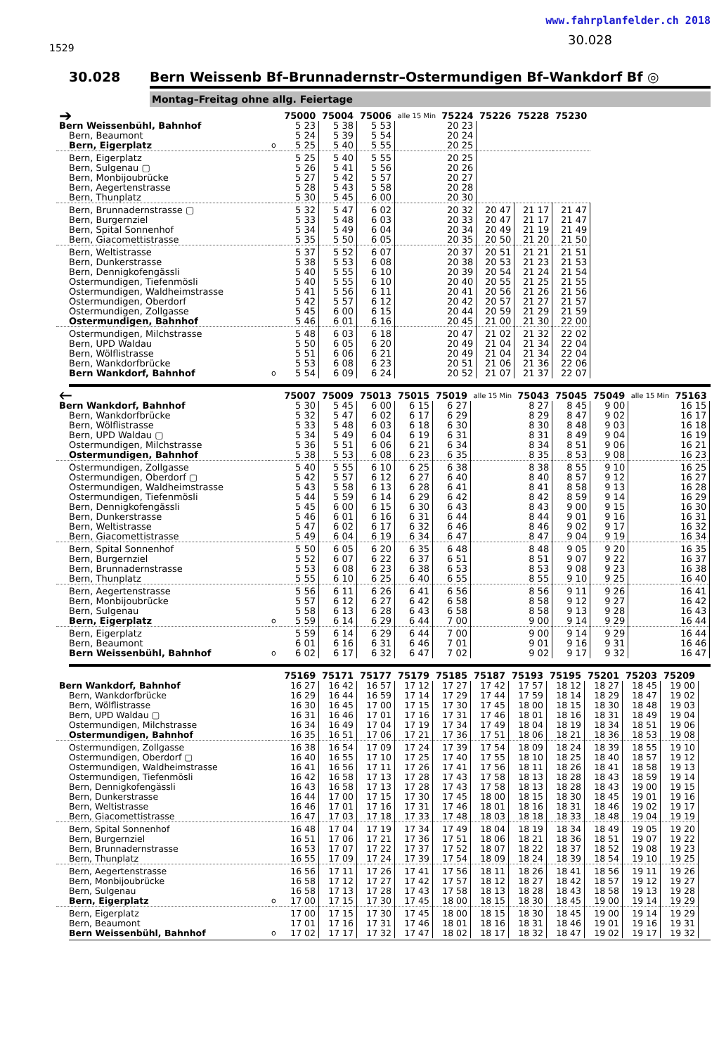1529
www.fahrplanfelder.ch 2018
30.028
30.028 Bern Weissenb Bf–Brunnadernstr–Ostermundigen Bf–Wankdorf Bf ◎
Montag–Freitag ohne allg. Feiertage
| ➔ | | 75000 | 75004 | 75006 | alle 15 Min | 75224 | 75226 | 75228 | 75230 |
| --- | --- | --- | --- | --- | --- | --- | --- | --- | --- |
| Bern Weissenbühl, Bahnhof | | 5 23 | 5 38 | 5 53 | | 20 23 | | | |
| Bern, Beaumont | | 5 24 | 5 39 | 5 54 | | 20 24 | | | |
| Bern, Eigerplatz | o | 5 25 | 5 40 | 5 55 | | 20 25 | | | |
| Bern, Eigerplatz | | 5 25 | 5 40 | 5 55 | | 20 25 | | | |
| Bern, Sulgenau ▢ | | 5 26 | 5 41 | 5 56 | | 20 26 | | | |
| Bern, Monbijoubrücke | | 5 27 | 5 42 | 5 57 | | 20 27 | | | |
| Bern, Aegertenstrasse | | 5 28 | 5 43 | 5 58 | | 20 28 | | | |
| Bern, Thunplatz | | 5 30 | 5 45 | 6 00 | | 20 30 | | | |
| Bern, Brunnadernstrasse ▢ | | 5 32 | 5 47 | 6 02 | | 20 32 | 20 47 | 21 17 | 21 47 |
| Bern, Burgernziel | | 5 33 | 5 48 | 6 03 | | 20 33 | 20 47 | 21 17 | 21 47 |
| Bern, Spital Sonnenhof | | 5 34 | 5 49 | 6 04 | | 20 34 | 20 49 | 21 19 | 21 49 |
| Bern, Giacomettistrasse | | 5 35 | 5 50 | 6 05 | | 20 35 | 20 50 | 21 20 | 21 50 |
| Bern, Weltistrasse | | 5 37 | 5 52 | 6 07 | | 20 37 | 20 51 | 21 21 | 21 51 |
| Bern, Dunkerstrasse | | 5 38 | 5 53 | 6 08 | | 20 38 | 20 53 | 21 23 | 21 53 |
| Bern, Dennigkofengässli | | 5 40 | 5 55 | 6 10 | | 20 39 | 20 54 | 21 24 | 21 54 |
| Ostermundigen, Tiefenmösli | | 5 40 | 5 55 | 6 10 | | 20 40 | 20 55 | 21 25 | 21 55 |
| Ostermundigen, Waldheimstrasse | | 5 41 | 5 56 | 6 11 | | 20 41 | 20 56 | 21 26 | 21 56 |
| Ostermundigen, Oberdorf | | 5 42 | 5 57 | 6 12 | | 20 42 | 20 57 | 21 27 | 21 57 |
| Ostermundigen, Zollgasse | | 5 45 | 6 00 | 6 15 | | 20 44 | 20 59 | 21 29 | 21 59 |
| Ostermundigen, Bahnhof | | 5 46 | 6 01 | 6 16 | | 20 45 | 21 00 | 21 30 | 22 00 |
| Ostermundigen, Milchstrasse | | 5 48 | 6 03 | 6 18 | | 20 47 | 21 02 | 21 32 | 22 02 |
| Bern, UPD Waldau | | 5 50 | 6 05 | 6 20 | | 20 49 | 21 04 | 21 34 | 22 04 |
| Bern, Wölflistrasse | | 5 51 | 6 06 | 6 21 | | 20 49 | 21 04 | 21 34 | 22 04 |
| Bern, Wankdorfbrücke | | 5 53 | 6 08 | 6 23 | | 20 51 | 21 06 | 21 36 | 22 06 |
| Bern Wankdorf, Bahnhof | o | 5 54 | 6 09 | 6 24 | | 20 52 | 21 07 | 21 37 | 22 07 |
| 🡐 | | 75007 | 75009 | 75013 | 75015 | 75019 | alle 15 Min | 75043 | 75045 | 75049 | alle 15 Min | 75163 |
| --- | --- | --- | --- | --- | --- | --- | --- | --- | --- | --- | --- | --- |
| Bern Wankdorf, Bahnhof | | 5 30 | 5 45 | 6 00 | 6 15 | 6 27 | | 8 27 | 8 45 | 9 00 | | 16 15 |
| Bern, Wankdorfbrücke | | 5 32 | 5 47 | 6 02 | 6 17 | 6 29 | | 8 29 | 8 47 | 9 02 | | 16 17 |
| Bern, Wölflistrasse | | 5 33 | 5 48 | 6 03 | 6 18 | 6 30 | | 8 30 | 8 48 | 9 03 | | 16 18 |
| Bern, UPD Waldau ▢ | | 5 34 | 5 49 | 6 04 | 6 19 | 6 31 | | 8 31 | 8 49 | 9 04 | | 16 19 |
| Ostermundigen, Milchstrasse | | 5 36 | 5 51 | 6 06 | 6 21 | 6 34 | | 8 34 | 8 51 | 9 06 | | 16 21 |
| Ostermundigen, Bahnhof | | 5 38 | 5 53 | 6 08 | 6 23 | 6 35 | | 8 35 | 8 53 | 9 08 | | 16 23 |
| Ostermundigen, Zollgasse | | 5 40 | 5 55 | 6 10 | 6 25 | 6 38 | | 8 38 | 8 55 | 9 10 | | 16 25 |
| Ostermundigen, Oberdorf ▢ | | 5 42 | 5 57 | 6 12 | 6 27 | 6 40 | | 8 40 | 8 57 | 9 12 | | 16 27 |
| Ostermundigen, Waldheimstrasse | | 5 43 | 5 58 | 6 13 | 6 28 | 6 41 | | 8 41 | 8 58 | 9 13 | | 16 28 |
| Ostermundigen, Tiefenmösli | | 5 44 | 5 59 | 6 14 | 6 29 | 6 42 | | 8 42 | 8 59 | 9 14 | | 16 29 |
| Bern, Dennigkofengässli | | 5 45 | 6 00 | 6 15 | 6 30 | 6 43 | | 8 43 | 9 00 | 9 15 | | 16 30 |
| Bern, Dunkerstrasse | | 5 46 | 6 01 | 6 16 | 6 31 | 6 44 | | 8 44 | 9 01 | 9 16 | | 16 31 |
| Bern, Weltistrasse | | 5 47 | 6 02 | 6 17 | 6 32 | 6 46 | | 8 46 | 9 02 | 9 17 | | 16 32 |
| Bern, Giacomettistrasse | | 5 49 | 6 04 | 6 19 | 6 34 | 6 47 | | 8 47 | 9 04 | 9 19 | | 16 34 |
| Bern, Spital Sonnenhof | | 5 50 | 6 05 | 6 20 | 6 35 | 6 48 | | 8 48 | 9 05 | 9 20 | | 16 35 |
| Bern, Burgernziel | | 5 52 | 6 07 | 6 22 | 6 37 | 6 51 | | 8 51 | 9 07 | 9 22 | | 16 37 |
| Bern, Brunnadernstrasse | | 5 53 | 6 08 | 6 23 | 6 38 | 6 53 | | 8 53 | 9 08 | 9 23 | | 16 38 |
| Bern, Thunplatz | | 5 55 | 6 10 | 6 25 | 6 40 | 6 55 | | 8 55 | 9 10 | 9 25 | | 16 40 |
| Bern, Aegertenstrasse | | 5 56 | 6 11 | 6 26 | 6 41 | 6 56 | | 8 56 | 9 11 | 9 26 | | 16 41 |
| Bern, Monbijoubrücke | | 5 57 | 6 12 | 6 27 | 6 42 | 6 58 | | 8 58 | 9 12 | 9 27 | | 16 42 |
| Bern, Sulgenau | | 5 58 | 6 13 | 6 28 | 6 43 | 6 58 | | 8 58 | 9 13 | 9 28 | | 16 43 |
| Bern, Eigerplatz | o | 5 59 | 6 14 | 6 29 | 6 44 | 7 00 | | 9 00 | 9 14 | 9 29 | | 16 44 |
| Bern, Eigerplatz | | 5 59 | 6 14 | 6 29 | 6 44 | 7 00 | | 9 00 | 9 14 | 9 29 | | 16 44 |
| Bern, Beaumont | | 6 01 | 6 16 | 6 31 | 6 46 | 7 01 | | 9 01 | 9 16 | 9 31 | | 16 46 |
| Bern Weissenbühl, Bahnhof | o | 6 02 | 6 17 | 6 32 | 6 47 | 7 02 | | 9 02 | 9 17 | 9 32 | | 16 47 |
| | | 75169 | 75171 | 75177 | 75179 | 75185 | 75187 | 75193 | 75195 | 75201 | 75203 | 75209 |
| --- | --- | --- | --- | --- | --- | --- | --- | --- | --- | --- | --- | --- |
| Bern Wankdorf, Bahnhof | | 16 27 | 16 42 | 16 57 | 17 12 | 17 27 | 17 42 | 17 57 | 18 12 | 18 27 | 18 45 | 19 00 |
| Bern, Wankdorfbrücke | | 16 29 | 16 44 | 16 59 | 17 14 | 17 29 | 17 44 | 17 59 | 18 14 | 18 29 | 18 47 | 19 02 |
| Bern, Wölflistrasse | | 16 30 | 16 45 | 17 00 | 17 15 | 17 30 | 17 45 | 18 00 | 18 15 | 18 30 | 18 48 | 19 03 |
| Bern, UPD Waldau ▢ | | 16 31 | 16 46 | 17 01 | 17 16 | 17 31 | 17 46 | 18 01 | 18 16 | 18 31 | 18 49 | 19 04 |
| Ostermundigen, Milchstrasse | | 16 34 | 16 49 | 17 04 | 17 19 | 17 34 | 17 49 | 18 04 | 18 19 | 18 34 | 18 51 | 19 06 |
| Ostermundigen, Bahnhof | | 16 35 | 16 51 | 17 06 | 17 21 | 17 36 | 17 51 | 18 06 | 18 21 | 18 36 | 18 53 | 19 08 |
| Ostermundigen, Zollgasse | | 16 38 | 16 54 | 17 09 | 17 24 | 17 39 | 17 54 | 18 09 | 18 24 | 18 39 | 18 55 | 19 10 |
| Ostermundigen, Oberdorf ▢ | | 16 40 | 16 55 | 17 10 | 17 25 | 17 40 | 17 55 | 18 10 | 18 25 | 18 40 | 18 57 | 19 12 |
| Ostermundigen, Waldheimstrasse | | 16 41 | 16 56 | 17 11 | 17 26 | 17 41 | 17 56 | 18 11 | 18 26 | 18 41 | 18 58 | 19 13 |
| Ostermundigen, Tiefenmösli | | 16 42 | 16 58 | 17 13 | 17 28 | 17 43 | 17 58 | 18 13 | 18 28 | 18 43 | 18 59 | 19 14 |
| Bern, Dennigkofengässli | | 16 43 | 16 58 | 17 13 | 17 28 | 17 43 | 17 58 | 18 13 | 18 28 | 18 43 | 19 00 | 19 15 |
| Bern, Dunkerstrasse | | 16 44 | 17 00 | 17 15 | 17 30 | 17 45 | 18 00 | 18 15 | 18 30 | 18 45 | 19 01 | 19 16 |
| Bern, Weltistrasse | | 16 46 | 17 01 | 17 16 | 17 31 | 17 46 | 18 01 | 18 16 | 18 31 | 18 46 | 19 02 | 19 17 |
| Bern, Giacomettistrasse | | 16 47 | 17 03 | 17 18 | 17 33 | 17 48 | 18 03 | 18 18 | 18 33 | 18 48 | 19 04 | 19 19 |
| Bern, Spital Sonnenhof | | 16 48 | 17 04 | 17 19 | 17 34 | 17 49 | 18 04 | 18 19 | 18 34 | 18 49 | 19 05 | 19 20 |
| Bern, Burgernziel | | 16 51 | 17 06 | 17 21 | 17 36 | 17 51 | 18 06 | 18 21 | 18 36 | 18 51 | 19 07 | 19 22 |
| Bern, Brunnadernstrasse | | 16 53 | 17 07 | 17 22 | 17 37 | 17 52 | 18 07 | 18 22 | 18 37 | 18 52 | 19 08 | 19 23 |
| Bern, Thunplatz | | 16 55 | 17 09 | 17 24 | 17 39 | 17 54 | 18 09 | 18 24 | 18 39 | 18 54 | 19 10 | 19 25 |
| Bern, Aegertenstrasse | | 16 56 | 17 11 | 17 26 | 17 41 | 17 56 | 18 11 | 18 26 | 18 41 | 18 56 | 19 11 | 19 26 |
| Bern, Monbijoubrücke | | 16 58 | 17 12 | 17 27 | 17 42 | 17 57 | 18 12 | 18 27 | 18 42 | 18 57 | 19 12 | 19 27 |
| Bern, Sulgenau | | 16 58 | 17 13 | 17 28 | 17 43 | 17 58 | 18 13 | 18 28 | 18 43 | 18 58 | 19 13 | 19 28 |
| Bern, Eigerplatz | o | 17 00 | 17 15 | 17 30 | 17 45 | 18 00 | 18 15 | 18 30 | 18 45 | 19 00 | 19 14 | 19 29 |
| Bern, Eigerplatz | | 17 00 | 17 15 | 17 30 | 17 45 | 18 00 | 18 15 | 18 30 | 18 45 | 19 00 | 19 14 | 19 29 |
| Bern, Beaumont | | 17 01 | 17 16 | 17 31 | 17 46 | 18 01 | 18 16 | 18 31 | 18 46 | 19 01 | 19 16 | 19 31 |
| Bern Weissenbühl, Bahnhof | o | 17 02 | 17 17 | 17 32 | 17 47 | 18 02 | 18 17 | 18 32 | 18 47 | 19 02 | 19 17 | 19 32 |